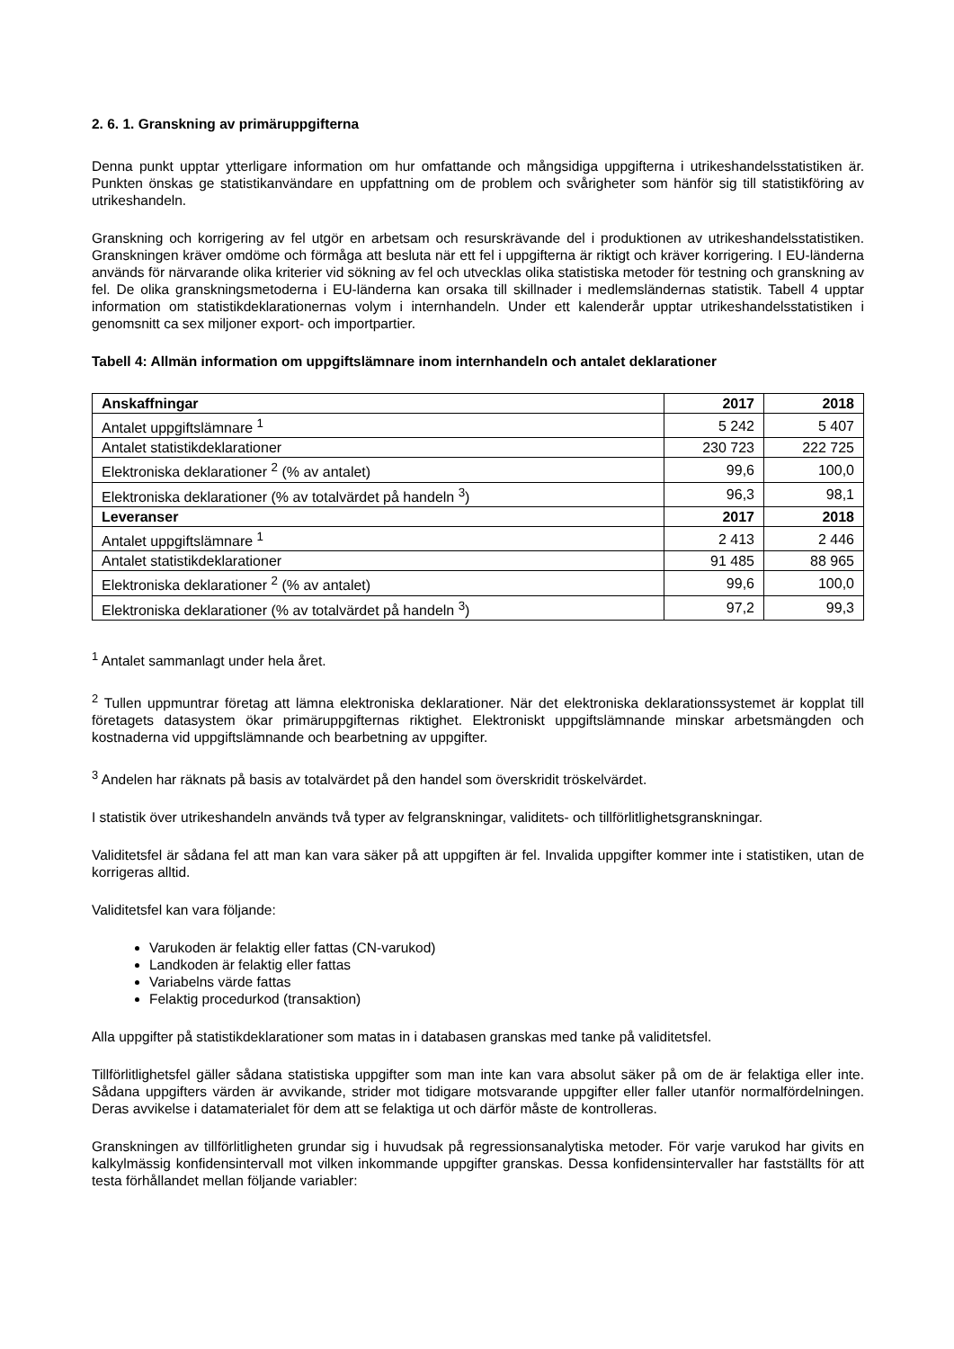2. 6. 1. Granskning av primäruppgifterna
Denna punkt upptar ytterligare information om hur omfattande och mångsidiga uppgifterna i utrikeshandelsstatistiken är. Punkten önskas ge statistikanvändare en uppfattning om de problem och svårigheter som hänför sig till statistikföring av utrikeshandeln.
Granskning och korrigering av fel utgör en arbetsam och resurskrävande del i produktionen av utrikeshandelsstatistiken. Granskningen kräver omdöme och förmåga att besluta när ett fel i uppgifterna är riktigt och kräver korrigering. I EU-länderna används för närvarande olika kriterier vid sökning av fel och utvecklas olika statistiska metoder för testning och granskning av fel. De olika granskningsmetoderna i EU-länderna kan orsaka till skillnader i medlemsländernas statistik. Tabell 4 upptar information om statistikdeklarationernas volym i internhandeln. Under ett kalenderår upptar utrikeshandelsstatistiken i genomsnitt ca sex miljoner export- och importpartier.
Tabell 4: Allmän information om uppgiftslämnare inom internhandeln och antalet deklarationer
| Anskaffningar | 2017 | 2018 |
| --- | --- | --- |
| Antalet uppgiftslämnare <sup>1</sup> | 5 242 | 5 407 |
| Antalet statistikdeklarationer | 230 723 | 222 725 |
| Elektroniska deklarationer <sup>2</sup> (% av antalet) | 99,6 | 100,0 |
| Elektroniska deklarationer (% av totalvärdet på handeln <sup>3</sup>) | 96,3 | 98,1 |
| Leveranser | 2017 | 2018 |
| Antalet uppgiftslämnare <sup>1</sup> | 2 413 | 2 446 |
| Antalet statistikdeklarationer | 91 485 | 88 965 |
| Elektroniska deklarationer <sup>2</sup> (% av antalet) | 99,6 | 100,0 |
| Elektroniska deklarationer (% av totalvärdet på handeln <sup>3</sup>) | 97,2 | 99,3 |
<sup>1</sup> Antalet sammanlagt under hela året.
<sup>2</sup> Tullen uppmuntrar företag att lämna elektroniska deklarationer. När det elektroniska deklarationssystemet är kopplat till företagets datasystem ökar primäruppgifternas riktighet. Elektroniskt uppgiftslämnande minskar arbetsmängden och kostnaderna vid uppgiftslämnande och bearbetning av uppgifter.
<sup>3</sup> Andelen har räknats på basis av totalvärdet på den handel som överskridit tröskelvärdet.
I statistik över utrikeshandeln används två typer av felgranskningar, validitets- och tillförlitlighetsgranskningar.
Validitetsfel är sådana fel att man kan vara säker på att uppgiften är fel. Invalida uppgifter kommer inte i statistiken, utan de korrigeras alltid.
Validitetsfel kan vara följande:
Varukoden är felaktig eller fattas (CN-varukod)
Landkoden är felaktig eller fattas
Variabelns värde fattas
Felaktig procedurkod (transaktion)
Alla uppgifter på statistikdeklarationer som matas in i databasen granskas med tanke på validitetsfel.
Tillförlitlighetsfel gäller sådana statistiska uppgifter som man inte kan vara absolut säker på om de är felaktiga eller inte. Sådana uppgifters värden är avvikande, strider mot tidigare motsvarande uppgifter eller faller utanför normalfördelningen. Deras avvikelse i datamaterialet för dem att se felaktiga ut och därför måste de kontrolleras.
Granskningen av tillförlitligheten grundar sig i huvudsak på regressionsanalytiska metoder. För varje varukod har givits en kalkylmässig konfidensintervall mot vilken inkommande uppgifter granskas. Dessa konfidensintervaller har fastställts för att testa förhållandet mellan följande variabler: